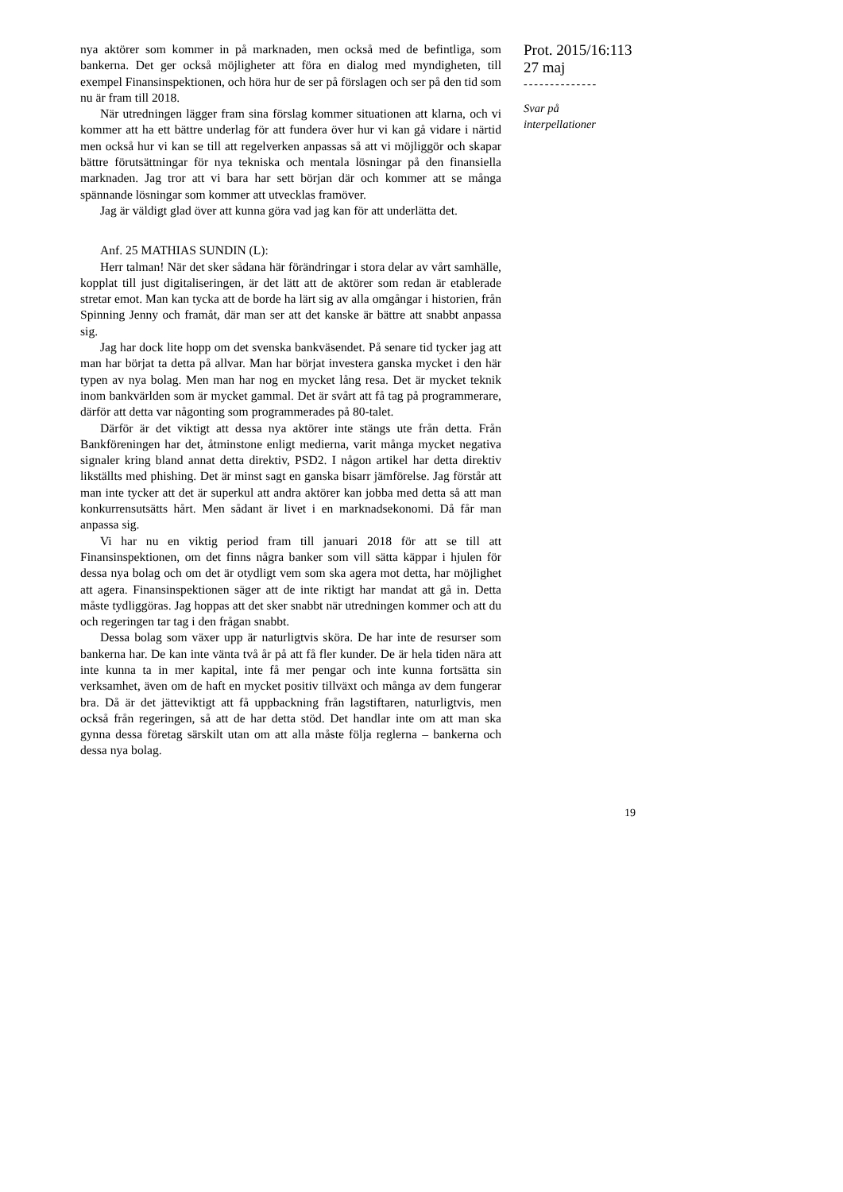nya aktörer som kommer in på marknaden, men också med de befintliga, som bankerna. Det ger också möjligheter att föra en dialog med myndigheten, till exempel Finansinspektionen, och höra hur de ser på förslagen och ser på den tid som nu är fram till 2018.
När utredningen lägger fram sina förslag kommer situationen att klarna, och vi kommer att ha ett bättre underlag för att fundera över hur vi kan gå vidare i närtid men också hur vi kan se till att regelverken anpassas så att vi möjliggör och skapar bättre förutsättningar för nya tekniska och mentala lösningar på den finansiella marknaden. Jag tror att vi bara har sett början där och kommer att se många spännande lösningar som kommer att utvecklas framöver.
Jag är väldigt glad över att kunna göra vad jag kan för att underlätta det.
Anf. 25 MATHIAS SUNDIN (L):
Herr talman! När det sker sådana här förändringar i stora delar av vårt samhälle, kopplat till just digitaliseringen, är det lätt att de aktörer som redan är etablerade stretar emot. Man kan tycka att de borde ha lärt sig av alla omgångar i historien, från Spinning Jenny och framåt, där man ser att det kanske är bättre att snabbt anpassa sig.
Jag har dock lite hopp om det svenska bankväsendet. På senare tid tycker jag att man har börjat ta detta på allvar. Man har börjat investera ganska mycket i den här typen av nya bolag. Men man har nog en mycket lång resa. Det är mycket teknik inom bankvärlden som är mycket gammal. Det är svårt att få tag på programmerare, därför att detta var någonting som programmerades på 80-talet.
Därför är det viktigt att dessa nya aktörer inte stängs ute från detta. Från Bankföreningen har det, åtminstone enligt medierna, varit många mycket negativa signaler kring bland annat detta direktiv, PSD2. I någon artikel har detta direktiv likställts med phishing. Det är minst sagt en ganska bisarr jämförelse. Jag förstår att man inte tycker att det är superkul att andra aktörer kan jobba med detta så att man konkurrensutsätts hårt. Men sådant är livet i en marknadsekonomi. Då får man anpassa sig.
Vi har nu en viktig period fram till januari 2018 för att se till att Finansinspektionen, om det finns några banker som vill sätta käppar i hjulen för dessa nya bolag och om det är otydligt vem som ska agera mot detta, har möjlighet att agera. Finansinspektionen säger att de inte riktigt har mandat att gå in. Detta måste tydliggöras. Jag hoppas att det sker snabbt när utredningen kommer och att du och regeringen tar tag i den frågan snabbt.
Dessa bolag som växer upp är naturligtvis sköra. De har inte de resurser som bankerna har. De kan inte vänta två år på att få fler kunder. De är hela tiden nära att inte kunna ta in mer kapital, inte få mer pengar och inte kunna fortsätta sin verksamhet, även om de haft en mycket positiv tillväxt och många av dem fungerar bra. Då är det jätteviktigt att få uppbackning från lagstiftaren, naturligtvis, men också från regeringen, så att de har detta stöd. Det handlar inte om att man ska gynna dessa företag särskilt utan om att alla måste följa reglerna – bankerna och dessa nya bolag.
Prot. 2015/16:113
27 maj
--------------
Svar på
interpellationer
19